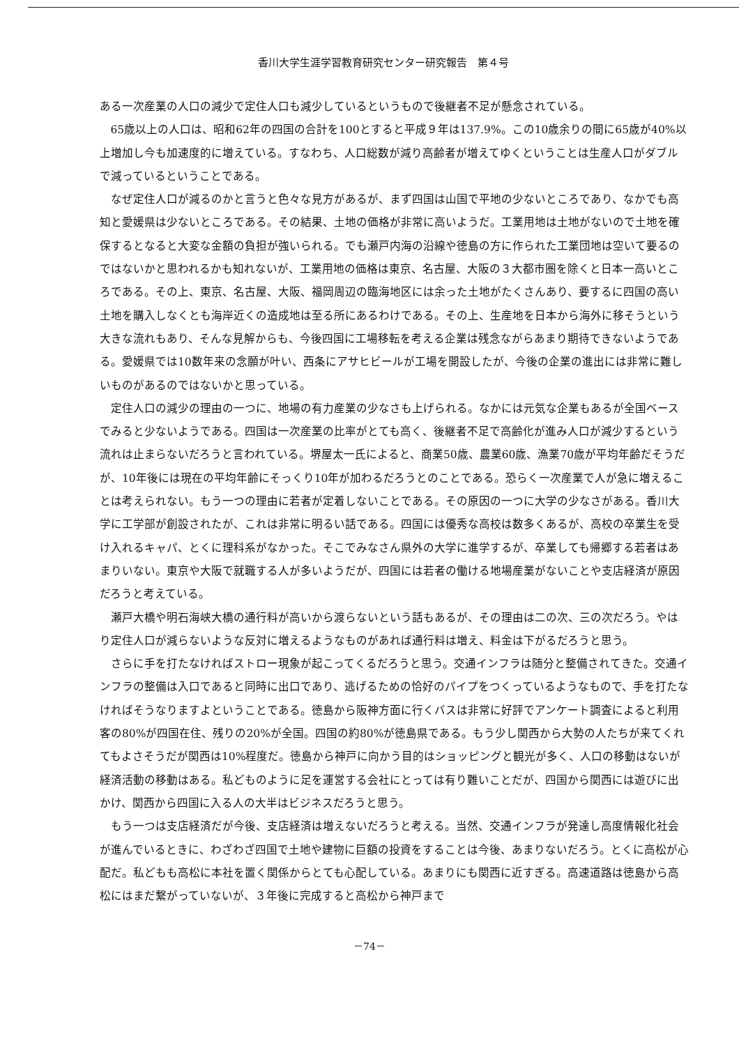香川大学生涯学習教育研究センター研究報告　第４号
ある一次産業の人口の減少で定住人口も減少しているというもので後継者不足が懸念されている。
65歳以上の人口は、昭和62年の四国の合計を100とすると平成９年は137.9%。この10歳余りの間に65歳が40%以上増加し今も加速度的に増えている。すなわち、人口総数が減り高齢者が増えてゆくということは生産人口がダブルで減っているということである。
なぜ定住人口が減るのかと言うと色々な見方があるが、まず四国は山国で平地の少ないところであり、なかでも高知と愛媛県は少ないところである。その結果、土地の価格が非常に高いようだ。工業用地は土地がないので土地を確保するとなると大変な金額の負担が強いられる。でも瀬戸内海の沿線や徳島の方に作られた工業団地は空いて要るのではないかと思われるかも知れないが、工業用地の価格は東京、名古屋、大阪の３大都市圏を除くと日本一高いところである。その上、東京、名古屋、大阪、福岡周辺の臨海地区には余った土地がたくさんあり、要するに四国の高い土地を購入しなくとも海岸近くの造成地は至る所にあるわけである。その上、生産地を日本から海外に移そうという大きな流れもあり、そんな見解からも、今後四国に工場移転を考える企業は残念ながらあまり期待できないようである。愛媛県では10数年来の念願が叶い、西条にアサヒビールが工場を開設したが、今後の企業の進出には非常に難しいものがあるのではないかと思っている。
定住人口の減少の理由の一つに、地場の有力産業の少なさも上げられる。なかには元気な企業もあるが全国ベースでみると少ないようである。四国は一次産業の比率がとても高く、後継者不足で高齢化が進み人口が減少するという流れは止まらないだろうと言われている。堺屋太一氏によると、商業50歳、農業60歳、漁業70歳が平均年齢だそうだが、10年後には現在の平均年齢にそっくり10年が加わるだろうとのことである。恐らく一次産業で人が急に増えることは考えられない。もう一つの理由に若者が定着しないことである。その原因の一つに大学の少なさがある。香川大学に工学部が創設されたが、これは非常に明るい話である。四国には優秀な高校は数多くあるが、高校の卒業生を受け入れるキャパ、とくに理科系がなかった。そこでみなさん県外の大学に進学するが、卒業しても帰郷する若者はあまりいない。東京や大阪で就職する人が多いようだが、四国には若者の働ける地場産業がないことや支店経済が原因だろうと考えている。
瀬戸大橋や明石海峡大橋の通行料が高いから渡らないという話もあるが、その理由は二の次、三の次だろう。やはり定住人口が減らないような反対に増えるようなものがあれば通行料は増え、料金は下がるだろうと思う。
さらに手を打たなければストロー現象が起こってくるだろうと思う。交通インフラは随分と整備されてきた。交通インフラの整備は入口であると同時に出口であり、逃げるための恰好のパイプをつくっているようなもので、手を打たなければそうなりますよということである。徳島から阪神方面に行くバスは非常に好評でアンケート調査によると利用客の80%が四国在住、残りの20%が全国。四国の約80%が徳島県である。もう少し関西から大勢の人たちが来てくれてもよさそうだが関西は10%程度だ。徳島から神戸に向かう目的はショッピングと観光が多く、人口の移動はないが経済活動の移動はある。私どものように足を運営する会社にとっては有り難いことだが、四国から関西には遊びに出かけ、関西から四国に入る人の大半はビジネスだろうと思う。
もう一つは支店経済だが今後、支店経済は増えないだろうと考える。当然、交通インフラが発達し高度情報化社会が進んでいるときに、わざわざ四国で土地や建物に巨額の投資をすることは今後、あまりないだろう。とくに高松が心配だ。私どもも高松に本社を置く関係からとても心配している。あまりにも関西に近すぎる。高速道路は徳島から高松にはまだ繋がっていないが、３年後に完成すると高松から神戸まで
－74－